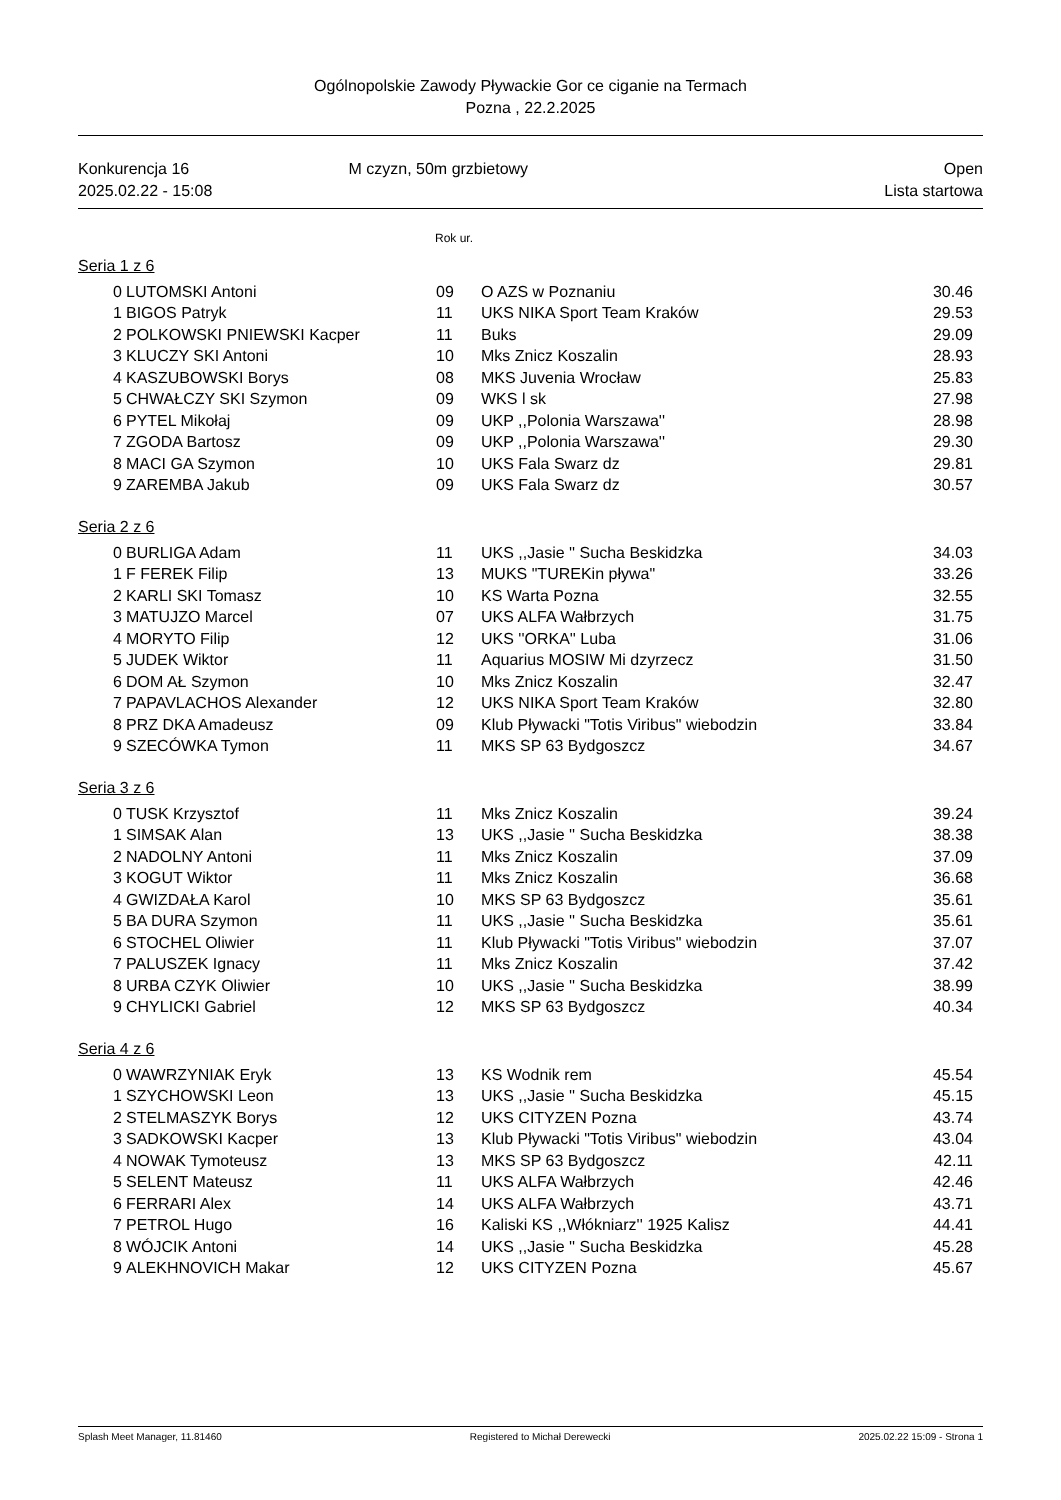Ogólnopolskie Zawody Pływackie Gor ce ciganie na Termach
Pozna , 22.2.2025
Konkurencja 16
2025.02.22 - 15:08
M czyzn, 50m grzbietowy Open
Lista startowa
Rok ur.
Seria 1 z 6
| 0 | LUTOMSKI Antoni | 09 | O AZS w Poznaniu | 30.46 |
| 1 | BIGOS Patryk | 11 | UKS NIKA Sport Team Kraków | 29.53 |
| 2 | POLKOWSKI PNIEWSKI Kacper | 11 | Buks | 29.09 |
| 3 | KLUCZY SKI Antoni | 10 | Mks Znicz Koszalin | 28.93 |
| 4 | KASZUBOWSKI Borys | 08 | MKS Juvenia Wrocław | 25.83 |
| 5 | CHWAŁCZY SKI Szymon | 09 | WKS l sk | 27.98 |
| 6 | PYTEL Mikołaj | 09 | UKP ,,Polonia Warszawa'' | 28.98 |
| 7 | ZGODA Bartosz | 09 | UKP ,,Polonia Warszawa'' | 29.30 |
| 8 | MACI GA Szymon | 10 | UKS Fala Swarz dz | 29.81 |
| 9 | ZAREMBA Jakub | 09 | UKS Fala Swarz dz | 30.57 |
Seria 2 z 6
| 0 | BURLIGA Adam | 11 | UKS ,,Jasie '' Sucha Beskidzka | 34.03 |
| 1 | F FEREK Filip | 13 | MUKS "TUREKin pływa" | 33.26 |
| 2 | KARLI SKI Tomasz | 10 | KS Warta Pozna | 32.55 |
| 3 | MATUJZO Marcel | 07 | UKS ALFA Wałbrzych | 31.75 |
| 4 | MORYTO Filip | 12 | UKS ''ORKA'' Luba | 31.06 |
| 5 | JUDEK Wiktor | 11 | Aquarius MOSIW Mi dzyrzecz | 31.50 |
| 6 | DOM AŁ Szymon | 10 | Mks Znicz Koszalin | 32.47 |
| 7 | PAPAVLACHOS Alexander | 12 | UKS NIKA Sport Team Kraków | 32.80 |
| 8 | PRZ DKA Amadeusz | 09 | Klub Pływacki "Totis Viribus" wiebodzin | 33.84 |
| 9 | SZECÓWKA Tymon | 11 | MKS SP 63 Bydgoszcz | 34.67 |
Seria 3 z 6
| 0 | TUSK Krzysztof | 11 | Mks Znicz Koszalin | 39.24 |
| 1 | SIMSAK Alan | 13 | UKS ,,Jasie '' Sucha Beskidzka | 38.38 |
| 2 | NADOLNY Antoni | 11 | Mks Znicz Koszalin | 37.09 |
| 3 | KOGUT Wiktor | 11 | Mks Znicz Koszalin | 36.68 |
| 4 | GWIZDAŁA Karol | 10 | MKS SP 63 Bydgoszcz | 35.61 |
| 5 | BA DURA Szymon | 11 | UKS ,,Jasie '' Sucha Beskidzka | 35.61 |
| 6 | STOCHEL Oliwier | 11 | Klub Pływacki "Totis Viribus" wiebodzin | 37.07 |
| 7 | PALUSZEK Ignacy | 11 | Mks Znicz Koszalin | 37.42 |
| 8 | URBA CZYK Oliwier | 10 | UKS ,,Jasie '' Sucha Beskidzka | 38.99 |
| 9 | CHYLICKI Gabriel | 12 | MKS SP 63 Bydgoszcz | 40.34 |
Seria 4 z 6
| 0 | WAWRZYNIAK Eryk | 13 | KS Wodnik rem | 45.54 |
| 1 | SZYCHOWSKI Leon | 13 | UKS ,,Jasie '' Sucha Beskidzka | 45.15 |
| 2 | STELMASZYK Borys | 12 | UKS CITYZEN Pozna | 43.74 |
| 3 | SADKOWSKI Kacper | 13 | Klub Pływacki "Totis Viribus" wiebodzin | 43.04 |
| 4 | NOWAK Tymoteusz | 13 | MKS SP 63 Bydgoszcz | 42.11 |
| 5 | SELENT Mateusz | 11 | UKS ALFA Wałbrzych | 42.46 |
| 6 | FERRARI Alex | 14 | UKS ALFA Wałbrzych | 43.71 |
| 7 | PETROL Hugo | 16 | Kaliski KS ,,Włókniarz'' 1925 Kalisz | 44.41 |
| 8 | WÓJCIK Antoni | 14 | UKS ,,Jasie '' Sucha Beskidzka | 45.28 |
| 9 | ALEKHNOVICH Makar | 12 | UKS CITYZEN Pozna | 45.67 |
Splash Meet Manager, 11.81460 Registered to Michał Derewecki 2025.02.22 15:09 - Strona 1